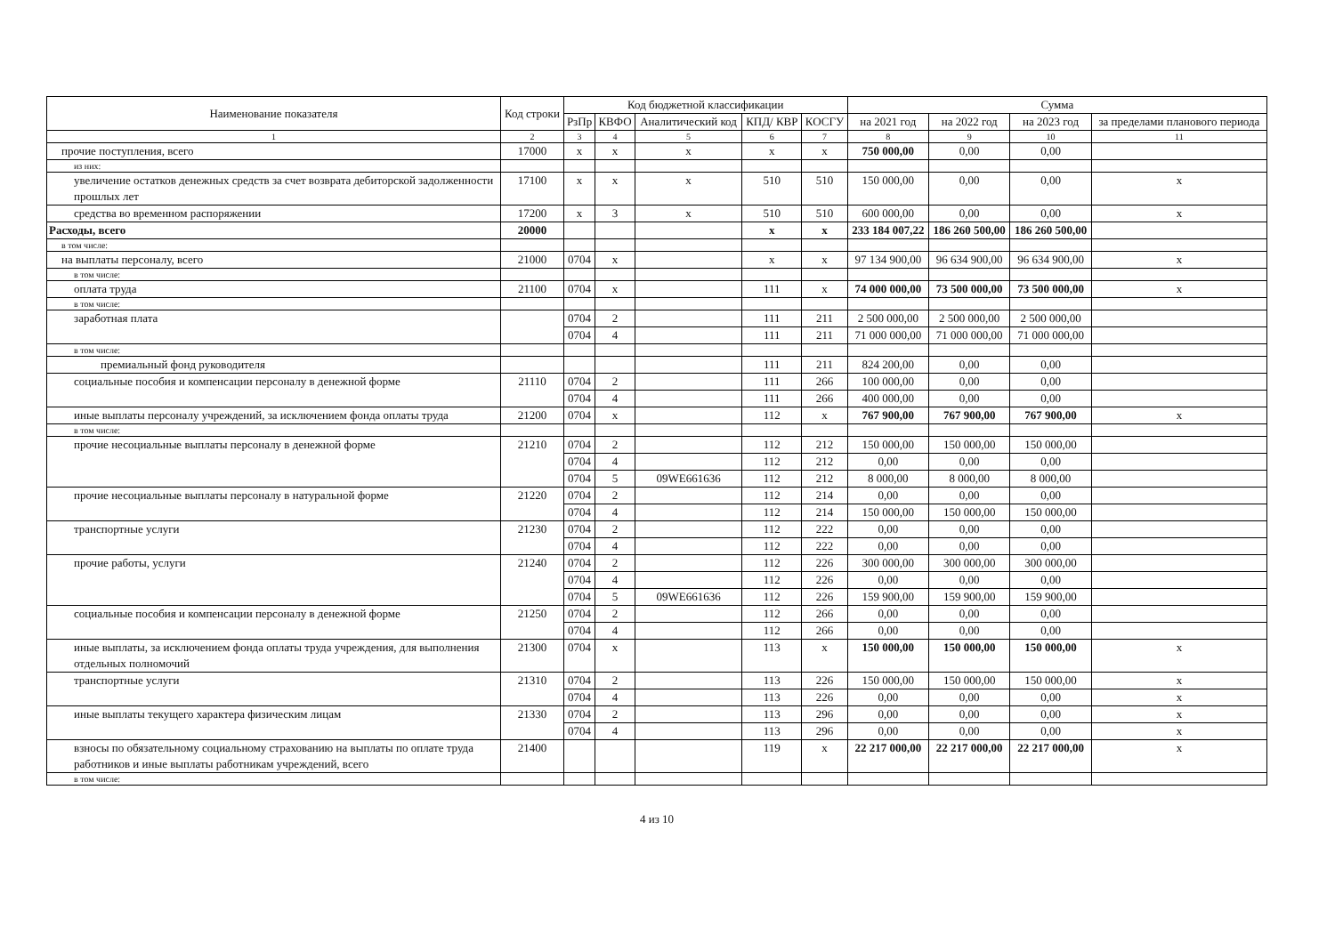| Наименование показателя | Код строки | Код бюджетной классификации | | | | | Сумма | | | |
| --- | --- | --- | --- | --- | --- | --- | --- | --- | --- | --- |
| | | РзПр | КВФО | Аналитический код | КПД/ КВР | КОСГУ | на 2021 год | на 2022 год | на 2023 год | за пределами планового периода |
| 1 | 2 | 3 | 4 | 5 | 6 | 7 | 8 | 9 | 10 | 11 |
| прочие поступления, всего | 17000 | x | x | x | x | x | 750 000,00 | 0,00 | 0,00 | |
| из них: | | | | | | | | | | |
| увеличение остатков денежных средств за счет возврата дебиторской задолженности прошлых лет | 17100 | x | x | x | 510 | 510 | 150 000,00 | 0,00 | 0,00 | x |
| средства во временном распоряжении | 17200 | x | 3 | x | 510 | 510 | 600 000,00 | 0,00 | 0,00 | x |
| Расходы, всего | 20000 | | | | x | x | 233 184 007,22 | 186 260 500,00 | 186 260 500,00 | |
| в том числе: | | | | | | | | | | |
| на выплаты персоналу, всего | 21000 | 0704 | x | | x | x | 97 134 900,00 | 96 634 900,00 | 96 634 900,00 | x |
| в том числе: | | | | | | | | | | |
| оплата труда | 21100 | 0704 | x | | 111 | x | 74 000 000,00 | 73 500 000,00 | 73 500 000,00 | x |
| в том числе: | | | | | | | | | | |
| заработная плата | | 0704 | 2 | | 111 | 211 | 2 500 000,00 | 2 500 000,00 | 2 500 000,00 | |
| | | 0704 | 4 | | 111 | 211 | 71 000 000,00 | 71 000 000,00 | 71 000 000,00 | |
| в том числе: | | | | | | | | | | |
| премиальный фонд руководителя | | | | | 111 | 211 | 824 200,00 | 0,00 | 0,00 | |
| социальные пособия и компенсации персоналу в денежной форме | 21110 | 0704 | 2 | | 111 | 266 | 100 000,00 | 0,00 | 0,00 | |
| | | 0704 | 4 | | 111 | 266 | 400 000,00 | 0,00 | 0,00 | |
| иные выплаты персоналу учреждений, за исключением фонда оплаты труда | 21200 | 0704 | x | | 112 | x | 767 900,00 | 767 900,00 | 767 900,00 | x |
| в том числе: | | | | | | | | | | |
| прочие несоциальные выплаты персоналу в денежной форме | 21210 | 0704 | 2 | | 112 | 212 | 150 000,00 | 150 000,00 | 150 000,00 | |
| | | 0704 | 4 | | 112 | 212 | 0,00 | 0,00 | 0,00 | |
| | | 0704 | 5 | 09WE661636 | 112 | 212 | 8 000,00 | 8 000,00 | 8 000,00 | |
| прочие несоциальные выплаты персоналу в натуральной форме | 21220 | 0704 | 2 | | 112 | 214 | 0,00 | 0,00 | 0,00 | |
| | | 0704 | 4 | | 112 | 214 | 150 000,00 | 150 000,00 | 150 000,00 | |
| транспортные услуги | 21230 | 0704 | 2 | | 112 | 222 | 0,00 | 0,00 | 0,00 | |
| | | 0704 | 4 | | 112 | 222 | 0,00 | 0,00 | 0,00 | |
| прочие работы, услуги | 21240 | 0704 | 2 | | 112 | 226 | 300 000,00 | 300 000,00 | 300 000,00 | |
| | | 0704 | 4 | | 112 | 226 | 0,00 | 0,00 | 0,00 | |
| | | 0704 | 5 | 09WE661636 | 112 | 226 | 159 900,00 | 159 900,00 | 159 900,00 | |
| социальные пособия и компенсации персоналу в денежной форме | 21250 | 0704 | 2 | | 112 | 266 | 0,00 | 0,00 | 0,00 | |
| | | 0704 | 4 | | 112 | 266 | 0,00 | 0,00 | 0,00 | |
| иные выплаты, за исключением фонда оплаты труда учреждения, для выполнения отдельных полномочий | 21300 | 0704 | x | | 113 | x | 150 000,00 | 150 000,00 | 150 000,00 | x |
| транспортные услуги | 21310 | 0704 | 2 | | 113 | 226 | 150 000,00 | 150 000,00 | 150 000,00 | x |
| | | 0704 | 4 | | 113 | 226 | 0,00 | 0,00 | 0,00 | x |
| иные выплаты текущего характера физическим лицам | 21330 | 0704 | 2 | | 113 | 296 | 0,00 | 0,00 | 0,00 | x |
| | | 0704 | 4 | | 113 | 296 | 0,00 | 0,00 | 0,00 | x |
| взносы по обязательному социальному страхованию на выплаты по оплате труда работников и иные выплаты работникам учреждений, всего | 21400 | | | | 119 | x | 22 217 000,00 | 22 217 000,00 | 22 217 000,00 | x |
| в том числе: | | | | | | | | | | |
4 из 10